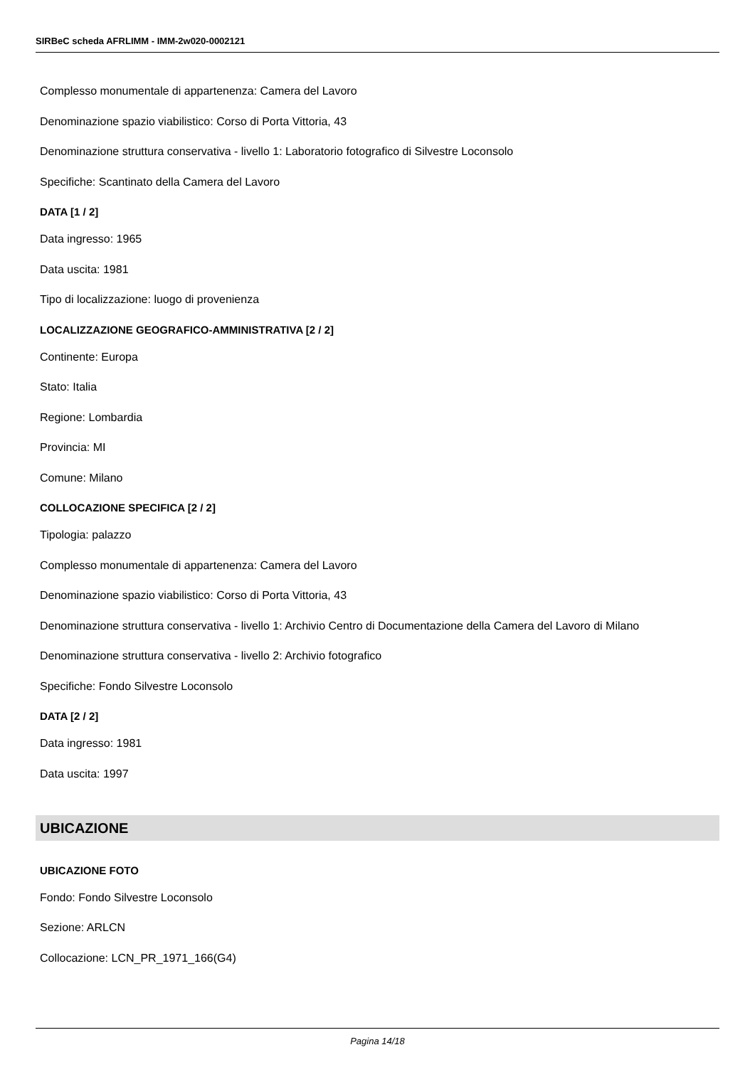SIRBeC scheda AFRLIMM - IMM-2w020-0002121
Complesso monumentale di appartenenza: Camera del Lavoro
Denominazione spazio viabilistico: Corso di Porta Vittoria, 43
Denominazione struttura conservativa - livello 1: Laboratorio fotografico di Silvestre Loconsolo
Specifiche: Scantinato della Camera del Lavoro
DATA [1 / 2]
Data ingresso: 1965
Data uscita: 1981
Tipo di localizzazione: luogo di provenienza
LOCALIZZAZIONE GEOGRAFICO-AMMINISTRATIVA [2 / 2]
Continente: Europa
Stato: Italia
Regione: Lombardia
Provincia: MI
Comune: Milano
COLLOCAZIONE SPECIFICA [2 / 2]
Tipologia: palazzo
Complesso monumentale di appartenenza: Camera del Lavoro
Denominazione spazio viabilistico: Corso di Porta Vittoria, 43
Denominazione struttura conservativa - livello 1: Archivio Centro di Documentazione della Camera del Lavoro di Milano
Denominazione struttura conservativa - livello 2: Archivio fotografico
Specifiche: Fondo Silvestre Loconsolo
DATA [2 / 2]
Data ingresso: 1981
Data uscita: 1997
UBICAZIONE
UBICAZIONE FOTO
Fondo: Fondo Silvestre Loconsolo
Sezione: ARLCN
Collocazione: LCN_PR_1971_166(G4)
Pagina 14/18